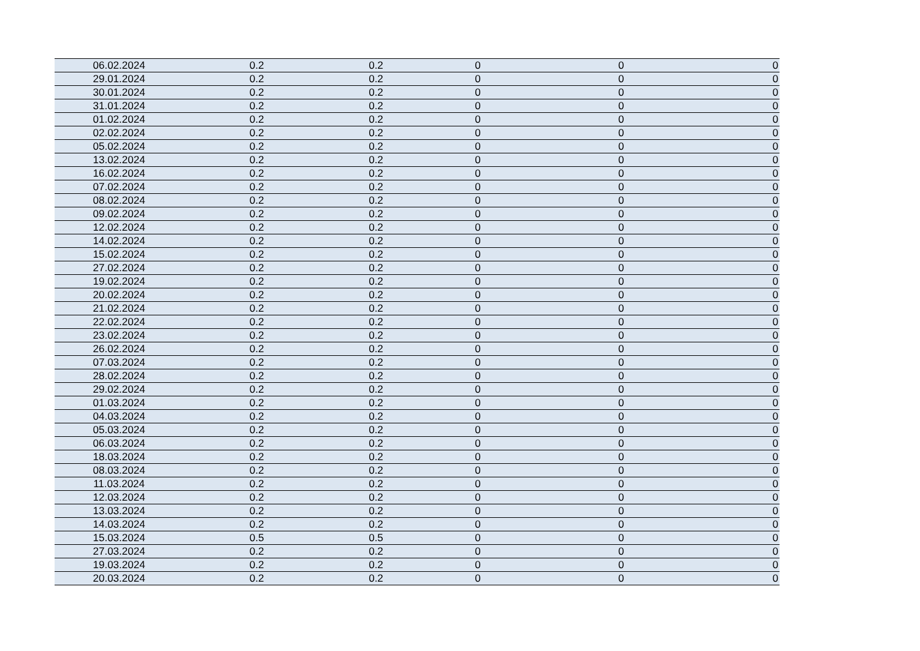| 06.02.2024 | 0.2 | 0.2 | 0 | 0 | 0 |
| 29.01.2024 | 0.2 | 0.2 | 0 | 0 | 0 |
| 30.01.2024 | 0.2 | 0.2 | 0 | 0 | 0 |
| 31.01.2024 | 0.2 | 0.2 | 0 | 0 | 0 |
| 01.02.2024 | 0.2 | 0.2 | 0 | 0 | 0 |
| 02.02.2024 | 0.2 | 0.2 | 0 | 0 | 0 |
| 05.02.2024 | 0.2 | 0.2 | 0 | 0 | 0 |
| 13.02.2024 | 0.2 | 0.2 | 0 | 0 | 0 |
| 16.02.2024 | 0.2 | 0.2 | 0 | 0 | 0 |
| 07.02.2024 | 0.2 | 0.2 | 0 | 0 | 0 |
| 08.02.2024 | 0.2 | 0.2 | 0 | 0 | 0 |
| 09.02.2024 | 0.2 | 0.2 | 0 | 0 | 0 |
| 12.02.2024 | 0.2 | 0.2 | 0 | 0 | 0 |
| 14.02.2024 | 0.2 | 0.2 | 0 | 0 | 0 |
| 15.02.2024 | 0.2 | 0.2 | 0 | 0 | 0 |
| 27.02.2024 | 0.2 | 0.2 | 0 | 0 | 0 |
| 19.02.2024 | 0.2 | 0.2 | 0 | 0 | 0 |
| 20.02.2024 | 0.2 | 0.2 | 0 | 0 | 0 |
| 21.02.2024 | 0.2 | 0.2 | 0 | 0 | 0 |
| 22.02.2024 | 0.2 | 0.2 | 0 | 0 | 0 |
| 23.02.2024 | 0.2 | 0.2 | 0 | 0 | 0 |
| 26.02.2024 | 0.2 | 0.2 | 0 | 0 | 0 |
| 07.03.2024 | 0.2 | 0.2 | 0 | 0 | 0 |
| 28.02.2024 | 0.2 | 0.2 | 0 | 0 | 0 |
| 29.02.2024 | 0.2 | 0.2 | 0 | 0 | 0 |
| 01.03.2024 | 0.2 | 0.2 | 0 | 0 | 0 |
| 04.03.2024 | 0.2 | 0.2 | 0 | 0 | 0 |
| 05.03.2024 | 0.2 | 0.2 | 0 | 0 | 0 |
| 06.03.2024 | 0.2 | 0.2 | 0 | 0 | 0 |
| 18.03.2024 | 0.2 | 0.2 | 0 | 0 | 0 |
| 08.03.2024 | 0.2 | 0.2 | 0 | 0 | 0 |
| 11.03.2024 | 0.2 | 0.2 | 0 | 0 | 0 |
| 12.03.2024 | 0.2 | 0.2 | 0 | 0 | 0 |
| 13.03.2024 | 0.2 | 0.2 | 0 | 0 | 0 |
| 14.03.2024 | 0.2 | 0.2 | 0 | 0 | 0 |
| 15.03.2024 | 0.5 | 0.5 | 0 | 0 | 0 |
| 27.03.2024 | 0.2 | 0.2 | 0 | 0 | 0 |
| 19.03.2024 | 0.2 | 0.2 | 0 | 0 | 0 |
| 20.03.2024 | 0.2 | 0.2 | 0 | 0 | 0 |